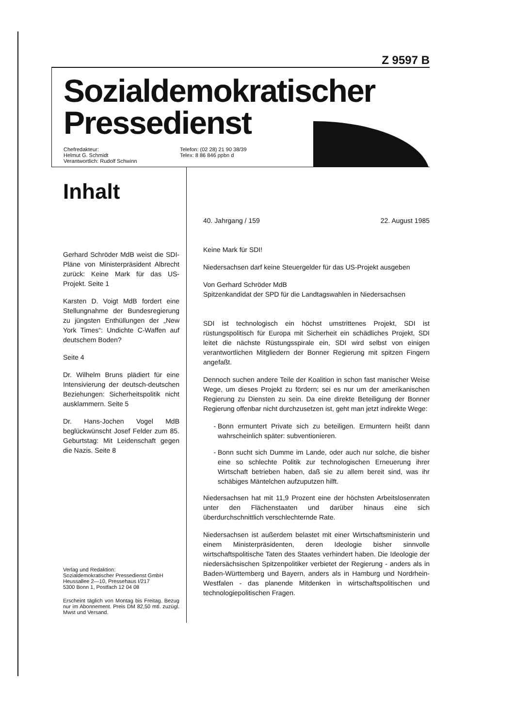Z 9597 B
Sozialdemokratischer
Pressedienst
Chefredakteur:
Helmut G. Schmidt
Verantwortlich: Rudolf Schwinn
Telefon: (02 28) 21 90 38/39
Telex: 8 86 846 ppbn d
Inhalt
Gerhard Schröder MdB weist die SDI-Pläne von Ministerpräsident Albrecht zurück: Keine Mark für das US-Projekt. Seite 1
Karsten D. Voigt MdB fordert eine Stellungnahme der Bundesregierung zu jüngsten Enthüllungen der „New York Times“: Undichte C-Waffen auf deutschem Boden?
Seite 4
Dr. Wilhelm Bruns plädiert für eine Intensivierung der deutsch-deutschen Beziehungen: Sicherheitspolitik nicht ausklammern. Seite 5
Dr. Hans-Jochen Vogel MdB beglückwünscht Josef Felder zum 85. Geburtstag: Mit Leidenschaft gegen die Nazis. Seite 8
Verlag und Redaktion:
Sozialdemokratischer Pressedienst GmbH
Heussallee 2—10, Pressehaus I/217
5300 Bonn 1, Postfach 12 04 08
Erscheint täglich von Montag bis Freitag. Bezug nur im Abonnement. Preis DM 82,50 mtl. zuzügl. Mwst und Versand.
40. Jahrgang / 159 22. August 1985
Keine Mark für SDI!
Niedersachsen darf keine Steuergelder für das US-Projekt ausgeben
Von Gerhard Schröder MdB
Spitzenkandidat der SPD für die Landtagswahlen in Niedersachsen
SDI ist technologisch ein höchst umstrittenes Projekt, SDI ist rüstungspolitisch für Europa mit Sicherheit ein schädliches Projekt, SDI leitet die nächste Rüstungsspirale ein, SDI wird selbst von einigen verantwortlichen Mitgliedern der Bonner Regierung mit spitzen Fingern angefaßt.
Dennoch suchen andere Teile der Koalition in schon fast manischer Weise Wege, um dieses Projekt zu fördern; sei es nur um der amerikanischen Regierung zu Diensten zu sein. Da eine direkte Beteiligung der Bonner Regierung offenbar nicht durchzusetzen ist, geht man jetzt indirekte Wege:
Bonn ermuntert Private sich zu beteiligen. Ermuntern heißt dann wahrscheinlich später: subventionieren.
Bonn sucht sich Dumme im Lande, oder auch nur solche, die bisher eine so schlechte Politik zur technologischen Erneuerung ihrer Wirtschaft betrieben haben, daß sie zu allem bereit sind, was ihr schäbiges Mäntelchen aufzuputzen hilft.
Niedersachsen hat mit 11,9 Prozent eine der höchsten Arbeitslosenraten unter den Flächenstaaten und darüber hinaus eine sich überdurchschnittlich verschlechternde Rate.
Niedersachsen ist außerdem belastet mit einer Wirtschaftsministerin und einem Ministerpräsidenten, deren Ideologie bisher sinnvolle wirtschaftspolitische Taten des Staates verhindert haben. Die Ideologie der niedersächsischen Spitzenpolitiker verbietet der Regierung - anders als in Baden-Württemberg und Bayern, anders als in Hamburg und Nordrhein-Westfalen - das planende Mitdenken in wirtschaftspolitischen und technologiepolitischen Fragen.